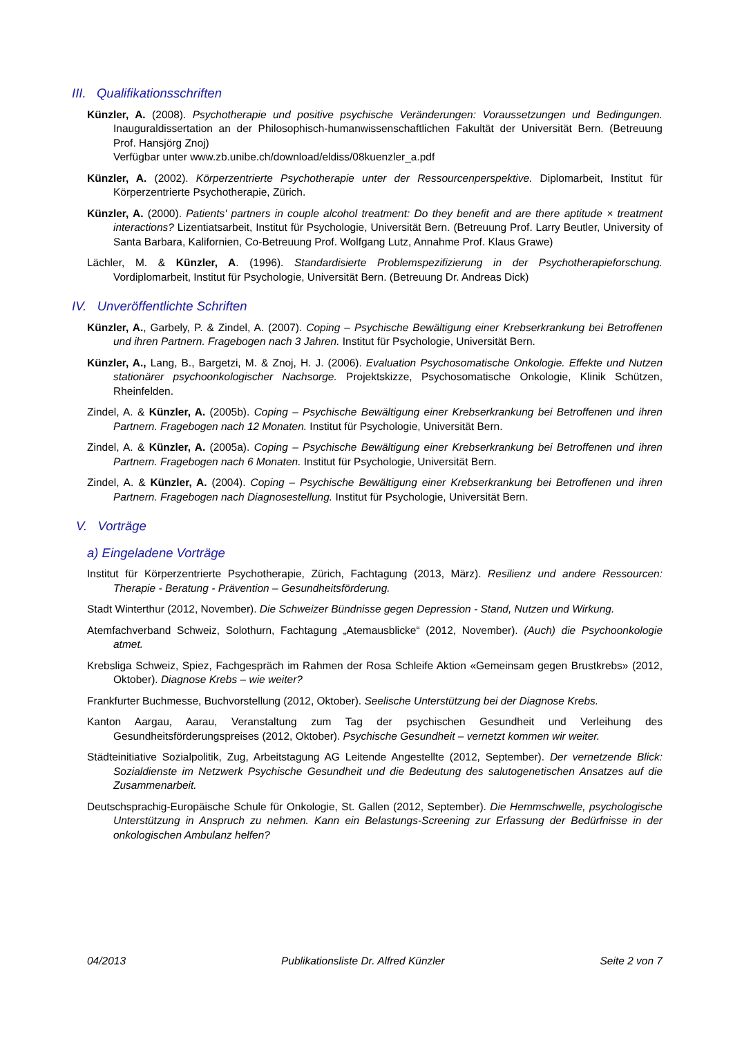III. Qualifikationsschriften
Künzler, A. (2008). Psychotherapie und positive psychische Veränderungen: Voraussetzungen und Bedingungen. Inauguraldissertation an der Philosophisch-humanwissenschaftlichen Fakultät der Universität Bern. (Betreuung Prof. Hansjörg Znoj)
Verfügbar unter www.zb.unibe.ch/download/eldiss/08kuenzler_a.pdf
Künzler, A. (2002). Körperzentrierte Psychotherapie unter der Ressourcenperspektive. Diplomarbeit, Institut für Körperzentrierte Psychotherapie, Zürich.
Künzler, A. (2000). Patients' partners in couple alcohol treatment: Do they benefit and are there aptitude × treatment interactions? Lizentiatsarbeit, Institut für Psychologie, Universität Bern. (Betreuung Prof. Larry Beutler, University of Santa Barbara, Kalifornien, Co-Betreuung Prof. Wolfgang Lutz, Annahme Prof. Klaus Grawe)
Lächler, M. & Künzler, A. (1996). Standardisierte Problemspezifizierung in der Psychotherapieforschung. Vordiplomarbeit, Institut für Psychologie, Universität Bern. (Betreuung Dr. Andreas Dick)
IV. Unveröffentlichte Schriften
Künzler, A., Garbely, P. & Zindel, A. (2007). Coping – Psychische Bewältigung einer Krebserkrankung bei Betroffenen und ihren Partnern. Fragebogen nach 3 Jahren. Institut für Psychologie, Universität Bern.
Künzler, A., Lang, B., Bargetzi, M. & Znoj, H. J. (2006). Evaluation Psychosomatische Onkologie. Effekte und Nutzen stationärer psychoonkologischer Nachsorge. Projektskizze, Psychosomatische Onkologie, Klinik Schützen, Rheinfelden.
Zindel, A. & Künzler, A. (2005b). Coping – Psychische Bewältigung einer Krebserkrankung bei Betroffenen und ihren Partnern. Fragebogen nach 12 Monaten. Institut für Psychologie, Universität Bern.
Zindel, A. & Künzler, A. (2005a). Coping – Psychische Bewältigung einer Krebserkrankung bei Betroffenen und ihren Partnern. Fragebogen nach 6 Monaten. Institut für Psychologie, Universität Bern.
Zindel, A. & Künzler, A. (2004). Coping – Psychische Bewältigung einer Krebserkrankung bei Betroffenen und ihren Partnern. Fragebogen nach Diagnosestellung. Institut für Psychologie, Universität Bern.
V. Vorträge
a) Eingeladene Vorträge
Institut für Körperzentrierte Psychotherapie, Zürich, Fachtagung (2013, März). Resilienz und andere Ressourcen: Therapie - Beratung - Prävention – Gesundheitsförderung.
Stadt Winterthur (2012, November). Die Schweizer Bündnisse gegen Depression - Stand, Nutzen und Wirkung.
Atemfachverband Schweiz, Solothurn, Fachtagung „Atemausblicke“ (2012, November). (Auch) die Psychoonkologie atmet.
Krebsliga Schweiz, Spiez, Fachgespräch im Rahmen der Rosa Schleife Aktion «Gemeinsam gegen Brustkrebs» (2012, Oktober). Diagnose Krebs – wie weiter?
Frankfurter Buchmesse, Buchvorstellung (2012, Oktober). Seelische Unterstützung bei der Diagnose Krebs.
Kanton Aargau, Aarau, Veranstaltung zum Tag der psychischen Gesundheit und Verleihung des Gesundheitsförderungspreises (2012, Oktober). Psychische Gesundheit – vernetzt kommen wir weiter.
Städteinitiative Sozialpolitik, Zug, Arbeitstagung AG Leitende Angestellte (2012, September). Der vernetzende Blick: Sozialdienste im Netzwerk Psychische Gesundheit und die Bedeutung des salutogenetischen Ansatzes auf die Zusammenarbeit.
Deutschsprachig-Europäische Schule für Onkologie, St. Gallen (2012, September). Die Hemmschwelle, psychologische Unterstützung in Anspruch zu nehmen. Kann ein Belastungs-Screening zur Erfassung der Bedürfnisse in der onkologischen Ambulanz helfen?
04/2013 Publikationsliste Dr. Alfred Künzler Seite 2 von 7